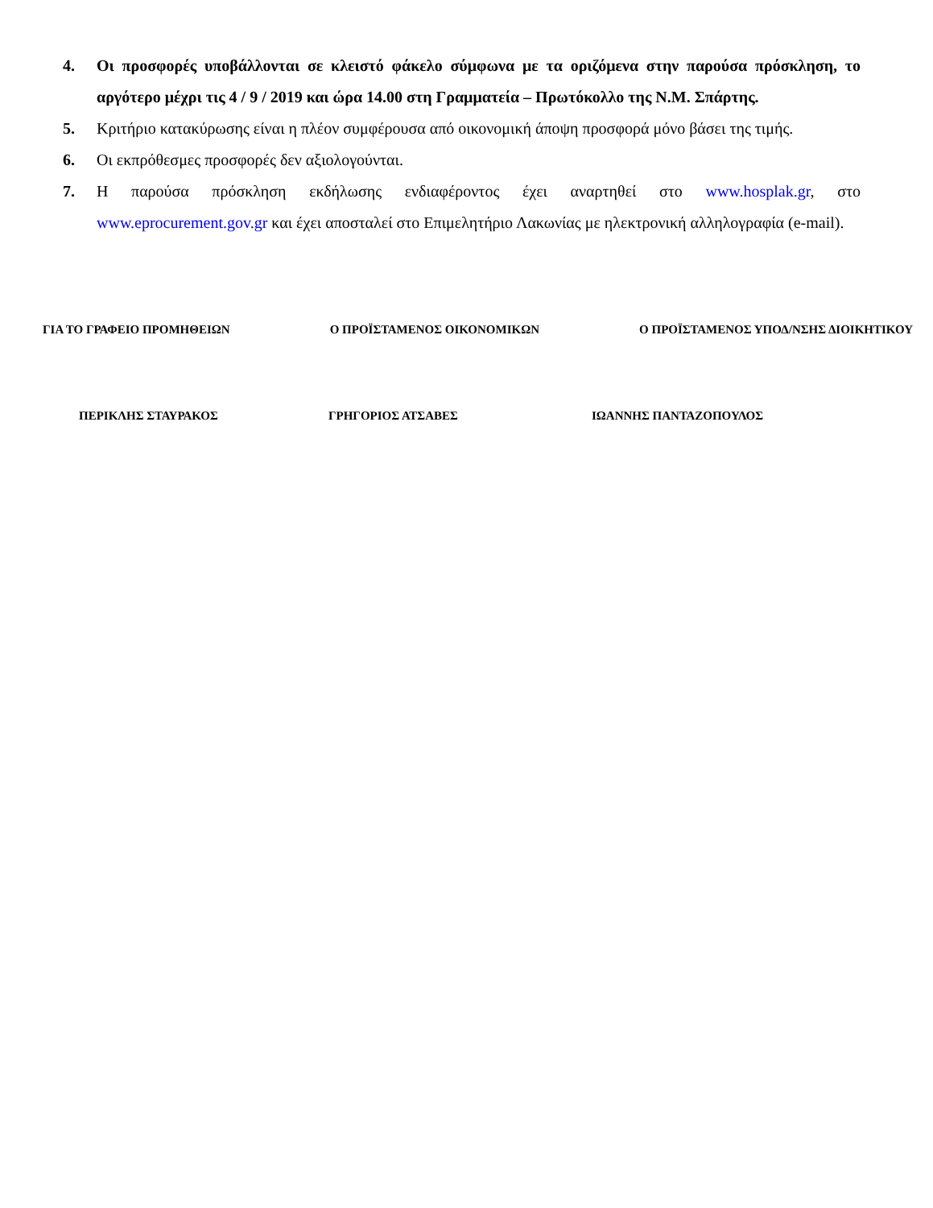4. Οι προσφορές υποβάλλονται σε κλειστό φάκελο σύμφωνα με τα οριζόμενα στην παρούσα πρόσκληση, το αργότερο μέχρι τις 4 / 9 / 2019 και ώρα 14.00 στη Γραμματεία – Πρωτόκολλο της Ν.Μ. Σπάρτης.
5. Κριτήριο κατακύρωσης είναι η πλέον συμφέρουσα από οικονομική άποψη προσφορά μόνο βάσει της τιμής.
6. Οι εκπρόθεσμες προσφορές δεν αξιολογούνται.
7. Η παρούσα πρόσκληση εκδήλωσης ενδιαφέροντος έχει αναρτηθεί στο www.hosplak.gr, στο www.eprocurement.gov.gr και έχει αποσταλεί στο Επιμελητήριο Λακωνίας με ηλεκτρονική αλληλογραφία (e-mail).
ΓΙΑ ΤΟ ΓΡΑΦΕΙΟ ΠΡΟΜΗΘΕΙΩΝ Ο ΠΡΟΪΣΤΑΜΕΝΟΣ ΟΙΚΟΝΟΜΙΚΩΝ Ο ΠΡΟΪΣΤΑΜΕΝΟΣ ΥΠΟΔ/ΝΣΗΣ ΔΙΟΙΚΗΤΙΚΟΥ
ΠΕΡΙΚΛΗΣ ΣΤΑΥΡΑΚΟΣ ΓΡΗΓΟΡΙΟΣ ΑΤΣΑΒΕΣ ΙΩΑΝΝΗΣ ΠΑΝΤΑΖΟΠΟΥΛΟΣ